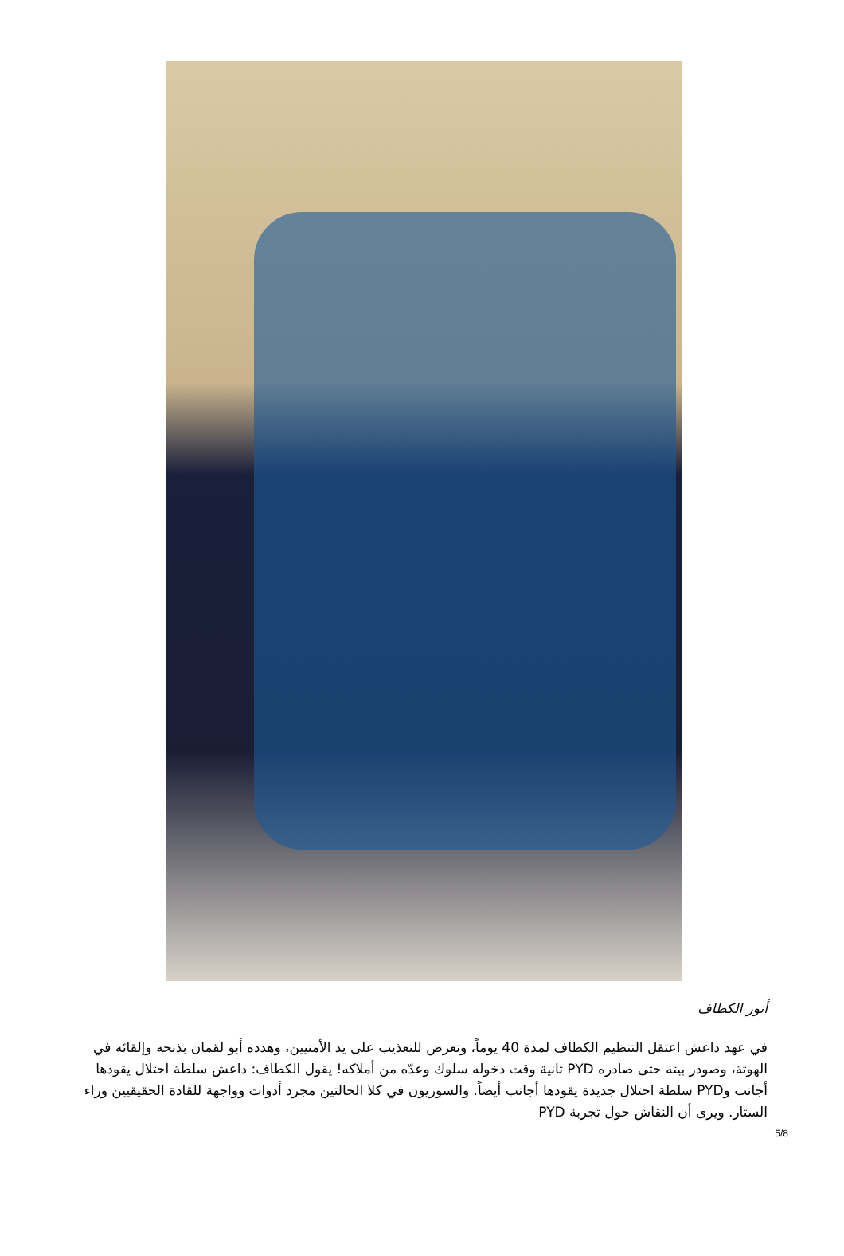أنور الكطاف
في عهد داعش اعتقل التنظيم الكطاف لمدة 40 يوماً، وتعرض للتعذيب على يد الأمنيين، وهدده أبو لقمان بذبحه وإلقائه في الهوتة، وصودر بيته حتى صادره PYD ثانية وقت دخوله سلوك وعدّه من أملاكه! يقول الكطاف: داعش سلطة احتلال يقودها أجانب وPYD سلطة احتلال جديدة يقودها أجانب أيضاً. والسوريون في كلا الحالتين مجرد أدوات وواجهة للقادة الحقيقيين وراء الستار. ويرى أن النقاش حول تجربة PYD
5/8